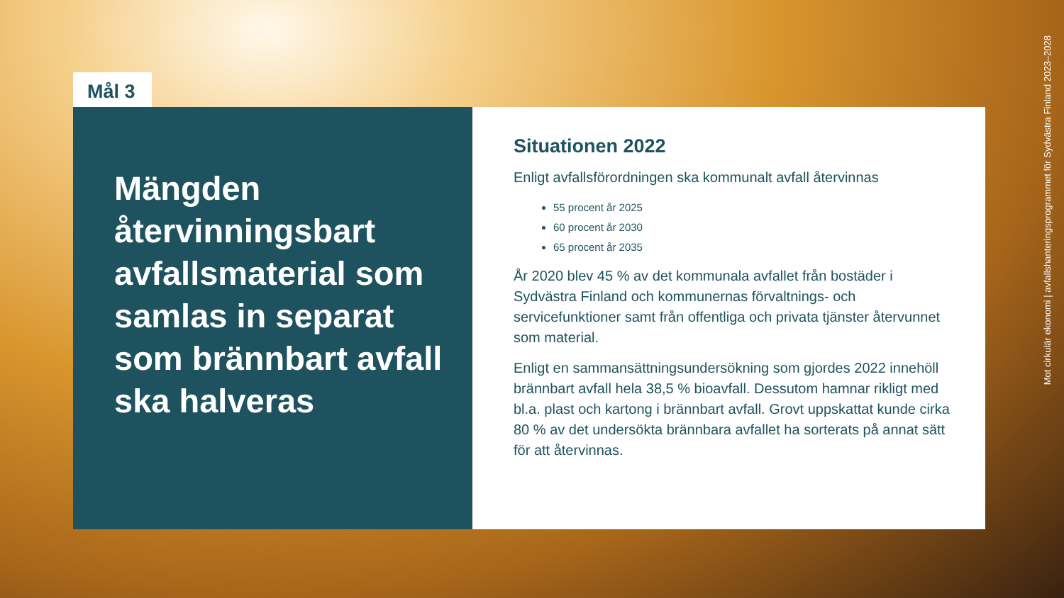Mål 3
Mängden återvinningsbart avfallsmaterial som samlas in separat som brännbart avfall ska halveras
Situationen 2022
Enligt avfallsförordningen ska kommunalt avfall återvinnas
55 procent år 2025
60 procent år 2030
65 procent år 2035
År 2020 blev 45 % av det kommunala avfallet från bostäder i Sydvästra Finland och kommunernas förvaltnings- och servicefunktioner samt från offentliga och privata tjänster återvunnet som material.
Enligt en sammansättningsundersökning som gjordes 2022 innehöll brännbart avfall hela 38,5 % bioavfall. Dessutom hamnar rikligt med bl.a. plast och kartong i brännbart avfall. Grovt uppskattat kunde cirka 80 % av det undersökta brännbara avfallet ha sorterats på annat sätt för att återvinnas.
Mot cirkulär ekonomi | avfallshanteringsprogrammet för Sydvästra Finland 2023–2028